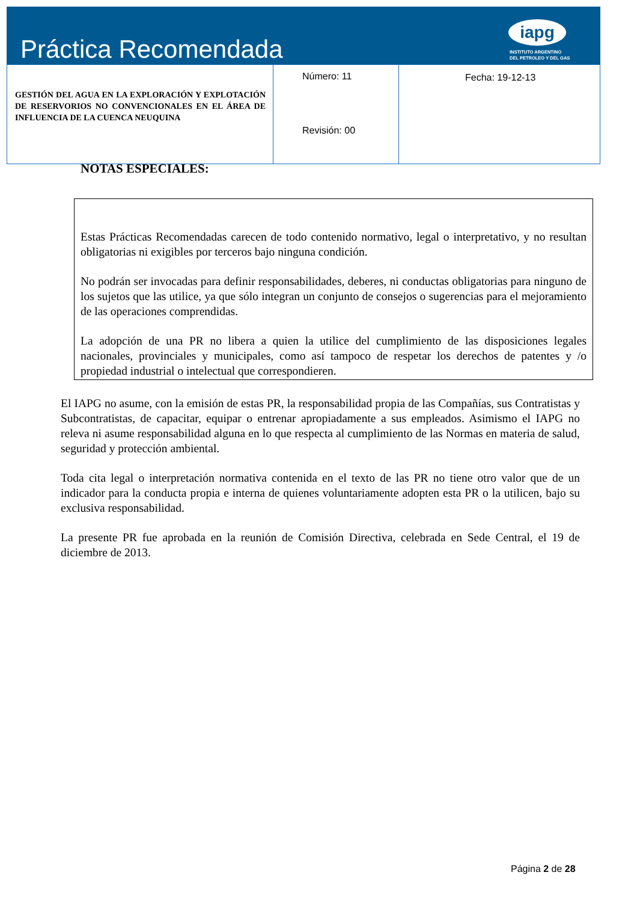Práctica Recomendada
iapg
INSTITUTO ARGENTINO
DEL PETROLEO Y DEL GAS
| GESTIÓN DEL AGUA EN LA EXPLORACIÓN Y EXPLOTACIÓN DE RESERVORIOS NO CONVENCIONALES EN EL ÁREA DE INFLUENCIA DE LA CUENCA NEUQUINA | Número: 11 Revisión: 00 | Fecha: 19-12-13 |
NOTAS ESPECIALES:
Estas Prácticas Recomendadas carecen de todo contenido normativo, legal o interpretativo, y no resultan obligatorias ni exigibles por terceros bajo ninguna condición.
No podrán ser invocadas para definir responsabilidades, deberes, ni conductas obligatorias para ninguno de los sujetos que las utilice, ya que sólo integran un conjunto de consejos o sugerencias para el mejoramiento de las operaciones comprendidas.
La adopción de una PR no libera a quien la utilice del cumplimiento de las disposiciones legales nacionales, provinciales y municipales, como así tampoco de respetar los derechos de patentes y /o propiedad industrial o intelectual que correspondieren.
El IAPG no asume, con la emisión de estas PR, la responsabilidad propia de las Compañías, sus Contratistas y Subcontratistas, de capacitar, equipar o entrenar apropiadamente a sus empleados. Asimismo el IAPG no releva ni asume responsabilidad alguna en lo que respecta al cumplimiento de las Normas en materia de salud, seguridad y protección ambiental.
Toda cita legal o interpretación normativa contenida en el texto de las PR no tiene otro valor que de un indicador para la conducta propia e interna de quienes voluntariamente adopten esta PR o la utilicen, bajo su exclusiva responsabilidad.
La presente PR fue aprobada en la reunión de Comisión Directiva, celebrada en Sede Central, el 19 de diciembre de 2013.
Página 2 de 28